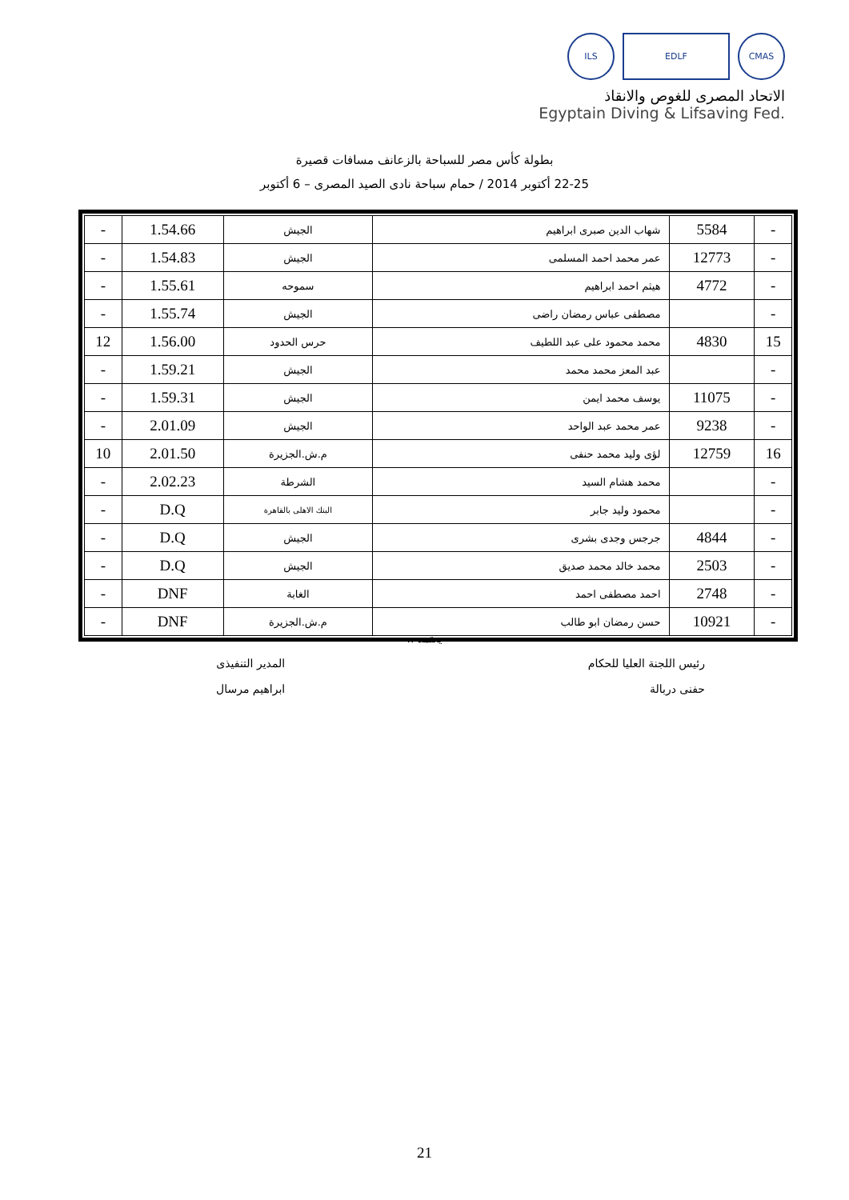ILS EDLF CMAS
الاتحاد المصرى للغوص والانقاذ
Egyptain Diving & Lifsaving Fed.
بطولة كأس مصر للسباحة بالزعانف مسافات قصيرة
22-25 أكتوبر 2014 / حمام سباحة نادى الصيد المصرى – 6 أكتوبر
| - | 5584 | شهاب الدين صبرى ابراهيم | الجيش | 1.54.66 | - |
| - | 12773 | عمر محمد احمد المسلمى | الجيش | 1.54.83 | - |
| - | 4772 | هيثم احمد ابراهيم | سموحه | 1.55.61 | - |
| - | | مصطفى عباس رمضان راضى | الجيش | 1.55.74 | - |
| 15 | 4830 | محمد محمود على عبد اللطيف | حرس الحدود | 1.56.00 | 12 |
| - | | عبد المعز محمد محمد | الجيش | 1.59.21 | - |
| - | 11075 | يوسف محمد ايمن | الجيش | 1.59.31 | - |
| - | 9238 | عمر محمد عبد الواحد | الجيش | 2.01.09 | - |
| 16 | 12759 | لؤى وليد محمد حنفى | م.ش.الجزيرة | 2.01.50 | 10 |
| - | | محمد هشام السيد | الشرطة | 2.02.23 | - |
| - | | محمود وليد جابر | البنك الاهلى بالقاهرة | D.Q | - |
| - | 4844 | جرجس وجدى بشرى | الجيش | D.Q | - |
| - | 2503 | محمد خالد محمد صديق | الجيش | D.Q | - |
| - | 2748 | احمد مصطفى احمد | الغابة | DNF | - |
| - | 10921 | حسن رمضان ابو طالب | م.ش.الجزيرة | DNF | - |
يعتمد ،،
رئيس اللجنة العليا للحكام
حفنى دربالة
المدير التنفيذى
ابراهيم مرسال
21